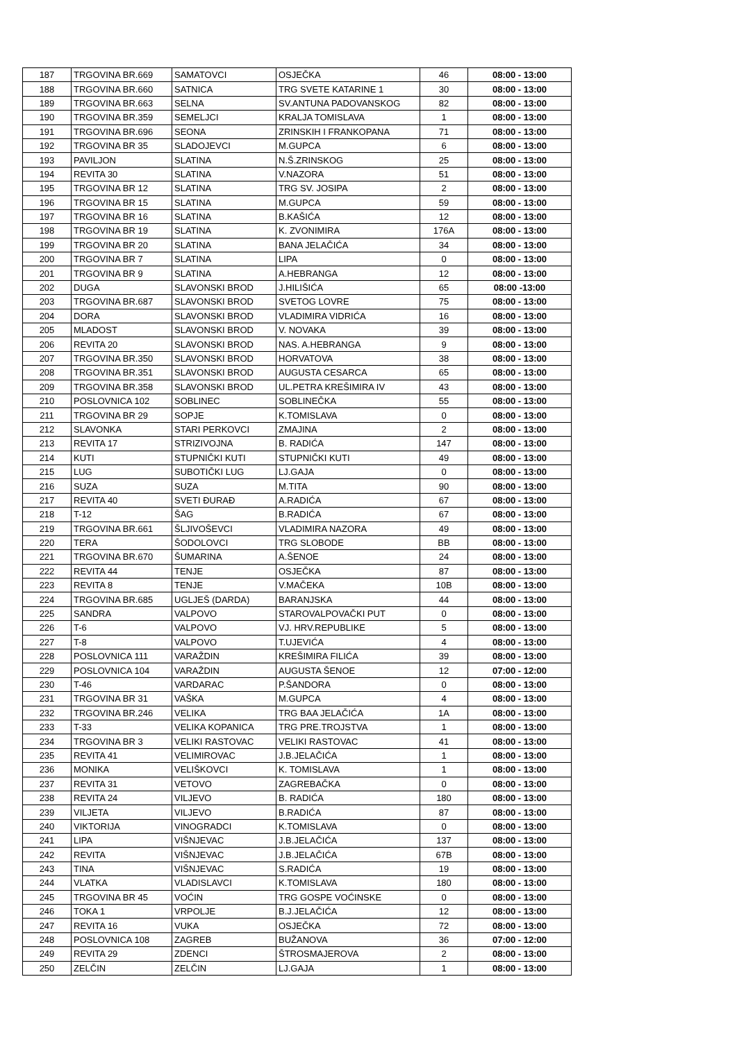| 187 | TRGOVINA BR.669 | SAMATOVCI | OSJEČKA | 46 | 08:00 - 13:00 |
| 188 | TRGOVINA BR.660 | SATNICA | TRG SVETE KATARINE 1 | 30 | 08:00 - 13:00 |
| 189 | TRGOVINA BR.663 | SELNA | SV.ANTUNA PADOVANSKOG | 82 | 08:00 - 13:00 |
| 190 | TRGOVINA BR.359 | SEMELJCI | KRALJA TOMISLAVA | 1 | 08:00 - 13:00 |
| 191 | TRGOVINA BR.696 | SEONA | ZRINSKIH I FRANKOPANA | 71 | 08:00 - 13:00 |
| 192 | TRGOVINA BR 35 | SLADOJEVCI | M.GUPCA | 6 | 08:00 - 13:00 |
| 193 | PAVILJON | SLATINA | N.Š.ZRINSKOG | 25 | 08:00 - 13:00 |
| 194 | REVITA 30 | SLATINA | V.NAZORA | 51 | 08:00 - 13:00 |
| 195 | TRGOVINA BR 12 | SLATINA | TRG SV. JOSIPA | 2 | 08:00 - 13:00 |
| 196 | TRGOVINA BR 15 | SLATINA | M.GUPCA | 59 | 08:00 - 13:00 |
| 197 | TRGOVINA BR 16 | SLATINA | B.KAŠIĆA | 12 | 08:00 - 13:00 |
| 198 | TRGOVINA BR 19 | SLATINA | K. ZVONIMIRA | 176A | 08:00 - 13:00 |
| 199 | TRGOVINA BR 20 | SLATINA | BANA JELAČIĆA | 34 | 08:00 - 13:00 |
| 200 | TRGOVINA BR 7 | SLATINA | LIPA | 0 | 08:00 - 13:00 |
| 201 | TRGOVINA BR 9 | SLATINA | A.HEBRANGA | 12 | 08:00 - 13:00 |
| 202 | DUGA | SLAVONSKI BROD | J.HILIŠIĆA | 65 | 08:00 -13:00 |
| 203 | TRGOVINA BR.687 | SLAVONSKI BROD | SVETOG LOVRE | 75 | 08:00 - 13:00 |
| 204 | DORA | SLAVONSKI BROD | VLADIMIRA VIDRIĆA | 16 | 08:00 - 13:00 |
| 205 | MLADOST | SLAVONSKI BROD | V. NOVAKA | 39 | 08:00 - 13:00 |
| 206 | REVITA 20 | SLAVONSKI BROD | NAS. A.HEBRANGA | 9 | 08:00 - 13:00 |
| 207 | TRGOVINA BR.350 | SLAVONSKI BROD | HORVATOVA | 38 | 08:00 - 13:00 |
| 208 | TRGOVINA BR.351 | SLAVONSKI BROD | AUGUSTA CESARCA | 65 | 08:00 - 13:00 |
| 209 | TRGOVINA BR.358 | SLAVONSKI BROD | UL.PETRA KREŠIMIRA IV | 43 | 08:00 - 13:00 |
| 210 | POSLOVNICA 102 | SOBLINEC | SOBLINEČKA | 55 | 08:00 - 13:00 |
| 211 | TRGOVINA BR 29 | SOPJE | K.TOMISLAVA | 0 | 08:00 - 13:00 |
| 212 | SLAVONKA | STARI PERKOVCI | ZMAJINA | 2 | 08:00 - 13:00 |
| 213 | REVITA 17 | STRIZIVOJNA | B. RADIĆA | 147 | 08:00 - 13:00 |
| 214 | KUTI | STUPNIČKI KUTI | STUPNIČKI KUTI | 49 | 08:00 - 13:00 |
| 215 | LUG | SUBOTIČKI LUG | LJ.GAJA | 0 | 08:00 - 13:00 |
| 216 | SUZA | SUZA | M.TITA | 90 | 08:00 - 13:00 |
| 217 | REVITA 40 | SVETI ĐURAĐ | A.RADIĆA | 67 | 08:00 - 13:00 |
| 218 | T-12 | ŠAG | B.RADIĆA | 67 | 08:00 - 13:00 |
| 219 | TRGOVINA BR.661 | ŠLJIVOŠEVCI | VLADIMIRA NAZORA | 49 | 08:00 - 13:00 |
| 220 | TERA | ŠODOLOVCI | TRG SLOBODE | BB | 08:00 - 13:00 |
| 221 | TRGOVINA BR.670 | ŠUMARINA | A.ŠENOE | 24 | 08:00 - 13:00 |
| 222 | REVITA 44 | TENJE | OSJEČKA | 87 | 08:00 - 13:00 |
| 223 | REVITA 8 | TENJE | V.MAČEKA | 10B | 08:00 - 13:00 |
| 224 | TRGOVINA BR.685 | UGLJEŠ (DARDA) | BARANJSKA | 44 | 08:00 - 13:00 |
| 225 | SANDRA | VALPOVO | STAROVALPOVAČKI PUT | 0 | 08:00 - 13:00 |
| 226 | T-6 | VALPOVO | VJ. HRV.REPUBLIKE | 5 | 08:00 - 13:00 |
| 227 | T-8 | VALPOVO | T.UJEVIĆA | 4 | 08:00 - 13:00 |
| 228 | POSLOVNICA 111 | VARAŽDIN | KREŠIMIRA FILIĆA | 39 | 08:00 - 13:00 |
| 229 | POSLOVNICA 104 | VARAŽDIN | AUGUSTA ŠENOE | 12 | 07:00 - 12:00 |
| 230 | T-46 | VARDARAC | P.ŠANDORA | 0 | 08:00 - 13:00 |
| 231 | TRGOVINA BR 31 | VAŠKA | M.GUPCA | 4 | 08:00 - 13:00 |
| 232 | TRGOVINA BR.246 | VELIKA | TRG BAA JELAČIĆA | 1A | 08:00 - 13:00 |
| 233 | T-33 | VELIKA KOPANICA | TRG PRE.TROJSTVA | 1 | 08:00 - 13:00 |
| 234 | TRGOVINA BR 3 | VELIKI RASTOVAC | VELIKI RASTOVAC | 41 | 08:00 - 13:00 |
| 235 | REVITA 41 | VELIMIROVAC | J.B.JELAČIĆA | 1 | 08:00 - 13:00 |
| 236 | MONIKA | VELIŠKOVCI | K. TOMISLAVA | 1 | 08:00 - 13:00 |
| 237 | REVITA 31 | VETOVO | ZAGREBAČKA | 0 | 08:00 - 13:00 |
| 238 | REVITA 24 | VILJEVO | B. RADIĆA | 180 | 08:00 - 13:00 |
| 239 | VILJETA | VILJEVO | B.RADIĆA | 87 | 08:00 - 13:00 |
| 240 | VIKTORIJA | VINOGRADCI | K.TOMISLAVA | 0 | 08:00 - 13:00 |
| 241 | LIPA | VIŠNJEVAC | J.B.JELAČIĆA | 137 | 08:00 - 13:00 |
| 242 | REVITA | VIŠNJEVAC | J.B.JELAČIĆA | 67B | 08:00 - 13:00 |
| 243 | TINA | VIŠNJEVAC | S.RADIĆA | 19 | 08:00 - 13:00 |
| 244 | VLATKA | VLADISLAVCI | K.TOMISLAVA | 180 | 08:00 - 13:00 |
| 245 | TRGOVINA BR 45 | VOĆIN | TRG GOSPE VOĆINSKE | 0 | 08:00 - 13:00 |
| 246 | TOKA 1 | VRPOLJE | B.J.JELAČIĆA | 12 | 08:00 - 13:00 |
| 247 | REVITA 16 | VUKA | OSJEČKA | 72 | 08:00 - 13:00 |
| 248 | POSLOVNICA 108 | ZAGREB | BUŽANOVA | 36 | 07:00 - 12:00 |
| 249 | REVITA 29 | ZDENCI | ŠTROSMAJEROVA | 2 | 08:00 - 13:00 |
| 250 | ZELČIN | ZELČIN | LJ.GAJA | 1 | 08:00 - 13:00 |